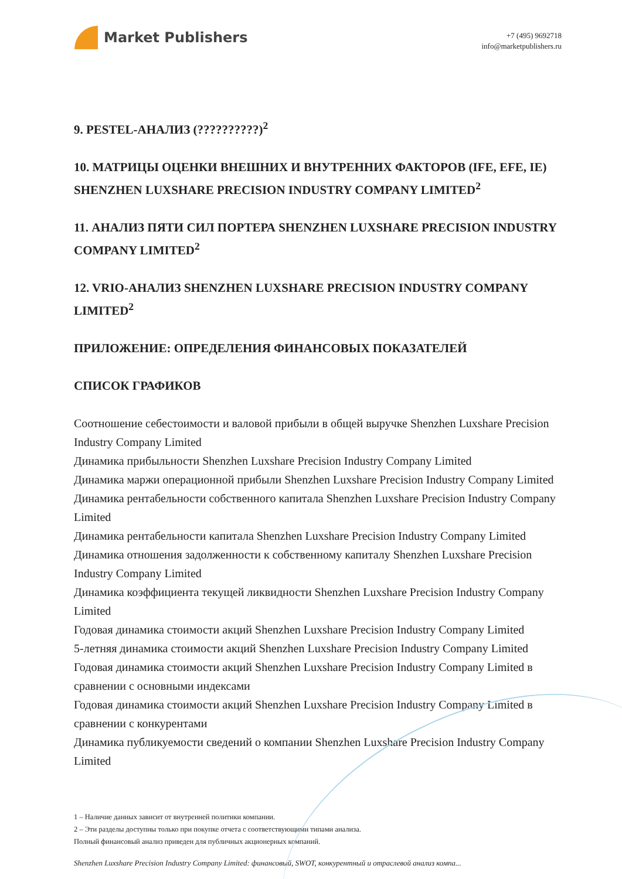Market Publishers
+7 (495) 9692718
info@marketpublishers.ru
9. PESTEL-АНАЛИЗ (??????????)<sup>2</sup>
10. МАТРИЦЫ ОЦЕНКИ ВНЕШНИХ И ВНУТРЕННИХ ФАКТОРОВ (IFE, EFE, IE) SHENZHEN LUXSHARE PRECISION INDUSTRY COMPANY LIMITED<sup>2</sup>
11. АНАЛИЗ ПЯТИ СИЛ ПОРТЕРА SHENZHEN LUXSHARE PRECISION INDUSTRY COMPANY LIMITED<sup>2</sup>
12. VRIO-АНАЛИЗ SHENZHEN LUXSHARE PRECISION INDUSTRY COMPANY LIMITED<sup>2</sup>
ПРИЛОЖЕНИЕ: ОПРЕДЕЛЕНИЯ ФИНАНСОВЫХ ПОКАЗАТЕЛЕЙ
СПИСОК ГРАФИКОВ
Соотношение себестоимости и валовой прибыли в общей выручке Shenzhen Luxshare Precision Industry Company Limited
Динамика прибыльности Shenzhen Luxshare Precision Industry Company Limited
Динамика маржи операционной прибыли Shenzhen Luxshare Precision Industry Company Limited
Динамика рентабельности собственного капитала Shenzhen Luxshare Precision Industry Company Limited
Динамика рентабельности капитала Shenzhen Luxshare Precision Industry Company Limited
Динамика отношения задолженности к собственному капиталу Shenzhen Luxshare Precision Industry Company Limited
Динамика коэффициента текущей ликвидности Shenzhen Luxshare Precision Industry Company Limited
Годовая динамика стоимости акций Shenzhen Luxshare Precision Industry Company Limited
5-летняя динамика стоимости акций Shenzhen Luxshare Precision Industry Company Limited
Годовая динамика стоимости акций Shenzhen Luxshare Precision Industry Company Limited в сравнении с основными индексами
Годовая динамика стоимости акций Shenzhen Luxshare Precision Industry Company Limited в сравнении с конкурентами
Динамика публикуемости сведений о компании Shenzhen Luxshare Precision Industry Company Limited
1 – Наличие данных зависит от внутренней политики компании.
2 – Эти разделы доступны только при покупке отчета с соответствующими типами анализа.
Полный финансовый анализ приведен для публичных акционерных компаний.
Shenzhen Luxshare Precision Industry Company Limited: финансовый, SWOT, конкурентный и отраслевой анализ компа...